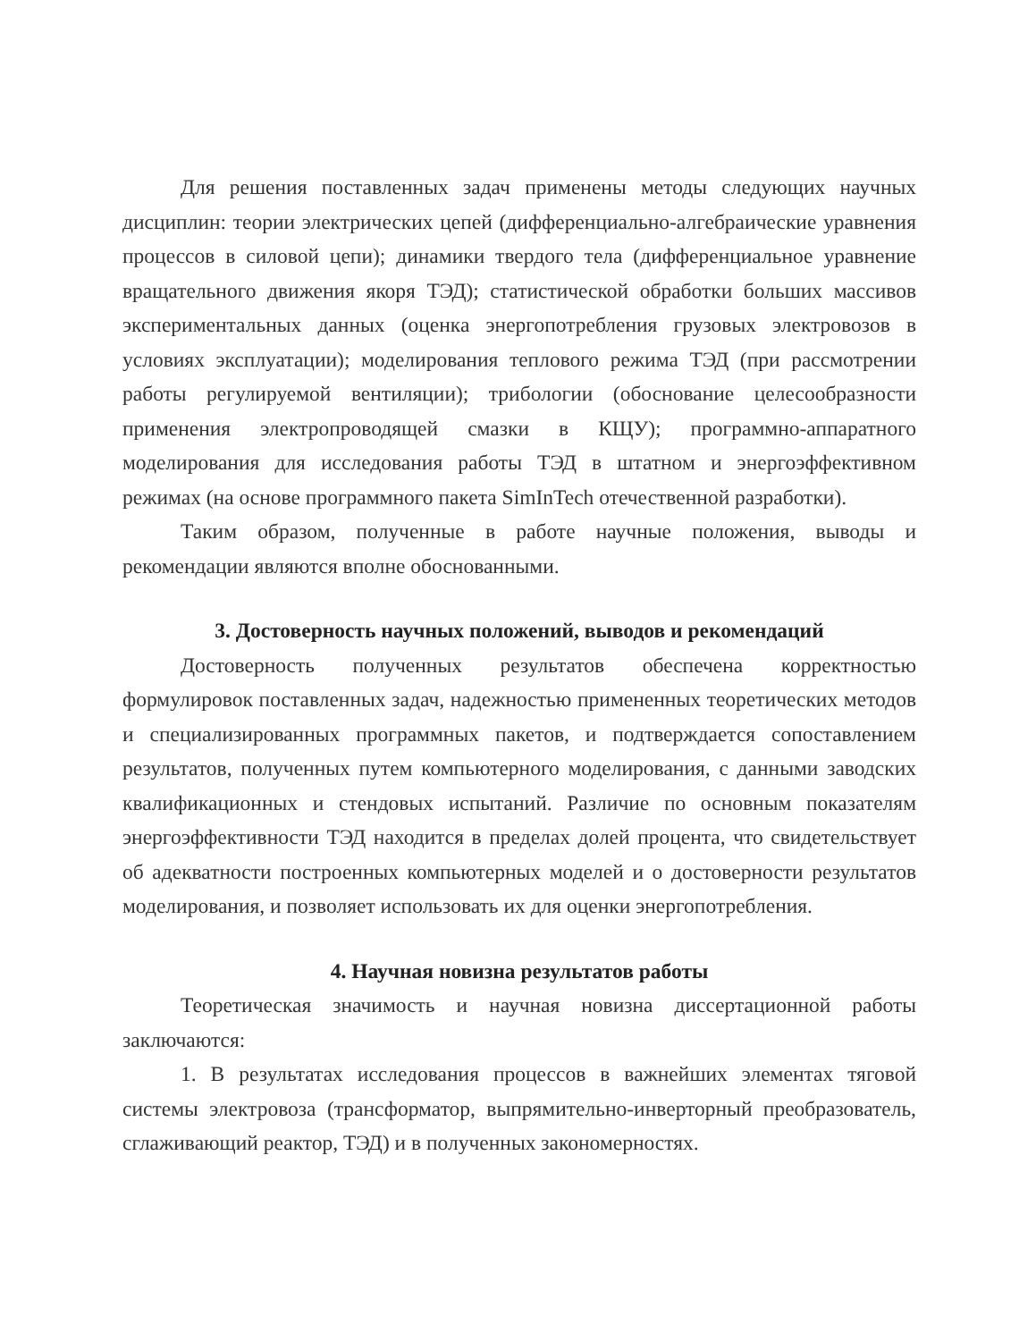Для решения поставленных задач применены методы следующих научных дисциплин: теории электрических цепей (дифференциально-алгебраические уравнения процессов в силовой цепи); динамики твердого тела (дифференциальное уравнение вращательного движения якоря ТЭД); статистической обработки больших массивов экспериментальных данных (оценка энергопотребления грузовых электровозов в условиях эксплуатации); моделирования теплового режима ТЭД (при рассмотрении работы регулируемой вентиляции); трибологии (обоснование целесообразности применения электропроводящей смазки в КЩУ); программно-аппаратного моделирования для исследования работы ТЭД в штатном и энергоэффективном режимах (на основе программного пакета SimInTech отечественной разработки).
Таким образом, полученные в работе научные положения, выводы и рекомендации являются вполне обоснованными.
3. Достоверность научных положений, выводов и рекомендаций
Достоверность полученных результатов обеспечена корректностью формулировок поставленных задач, надежностью примененных теоретических методов и специализированных программных пакетов, и подтверждается сопоставлением результатов, полученных путем компьютерного моделирования, с данными заводских квалификационных и стендовых испытаний. Различие по основным показателям энергоэффективности ТЭД находится в пределах долей процента, что свидетельствует об адекватности построенных компьютерных моделей и о достоверности результатов моделирования, и позволяет использовать их для оценки энергопотребления.
4. Научная новизна результатов работы
Теоретическая значимость и научная новизна диссертационной работы заключаются:
1. В результатах исследования процессов в важнейших элементах тяговой системы электровоза (трансформатор, выпрямительно-инверторный преобразователь, сглаживающий реактор, ТЭД) и в полученных закономерностях.